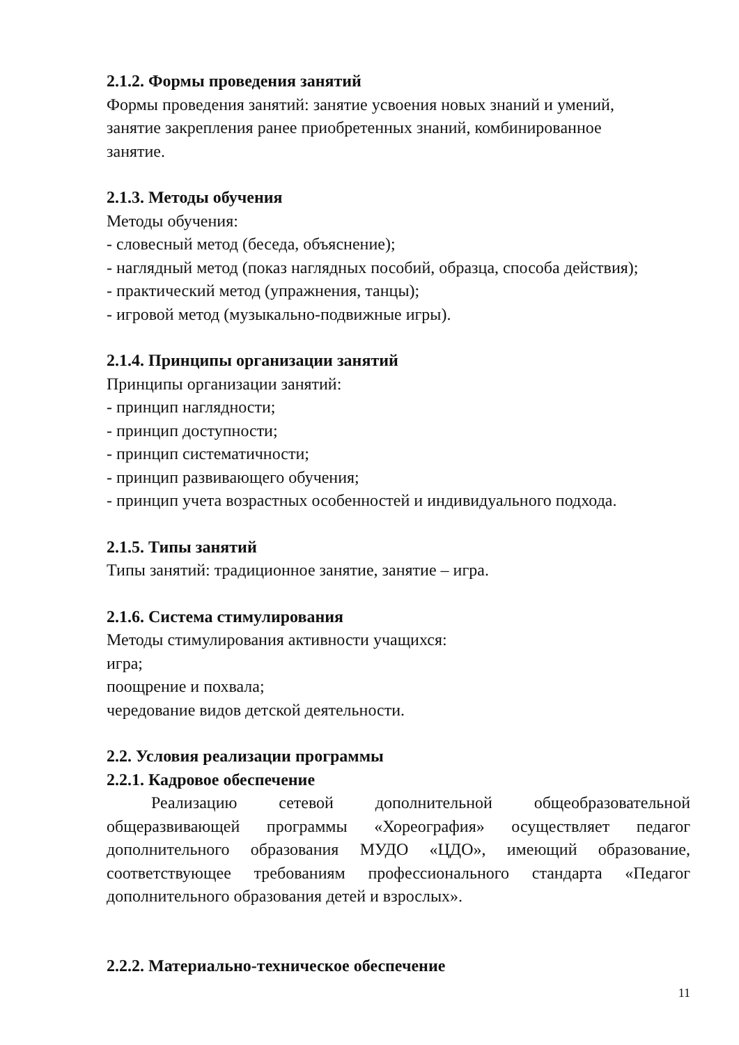2.1.2. Формы проведения занятий
Формы проведения занятий: занятие усвоения новых знаний и умений,
занятие закрепления ранее приобретенных знаний, комбинированное
занятие.
2.1.3. Методы обучения
Методы обучения:
- словесный метод (беседа, объяснение);
- наглядный метод (показ наглядных пособий, образца, способа действия);
- практический метод (упражнения, танцы);
- игровой метод (музыкально-подвижные игры).
2.1.4. Принципы организации занятий
Принципы организации занятий:
- принцип наглядности;
- принцип доступности;
- принцип систематичности;
- принцип развивающего обучения;
- принцип учета возрастных особенностей и индивидуального подхода.
2.1.5. Типы занятий
Типы занятий: традиционное занятие, занятие – игра.
2.1.6. Система стимулирования
Методы стимулирования активности учащихся:
игра;
поощрение и похвала;
чередование видов детской деятельности.
2.2. Условия реализации программы
2.2.1. Кадровое обеспечение
Реализацию сетевой дополнительной общеобразовательной общеразвивающей программы «Хореография» осуществляет педагог дополнительного образования МУДО «ЦДО», имеющий образование, соответствующее требованиям профессионального стандарта «Педагог дополнительного образования детей и взрослых».
2.2.2. Материально-техническое обеспечение
11